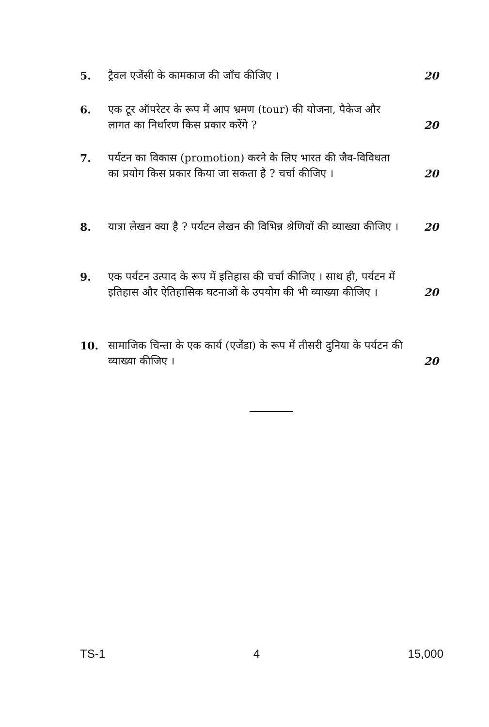5. ट्रैवल एजेंसी के कामकाज की जाँच कीजिए । 20
6. एक टूर ऑपरेटर के रूप में आप भ्रमण (tour) की योजना, पैकेज और लागत का निर्धारण किस प्रकार करेंगे ?
20
7. पर्यटन का विकास (promotion) करने के लिए भारत की जैव-विविधता का प्रयोग किस प्रकार किया जा सकता है ? चर्चा कीजिए ।
20
8. यात्रा लेखन क्या है ? पर्यटन लेखन की विभिन्न श्रेणियों की व्याख्या कीजिए ।
20
9. एक पर्यटन उत्पाद के रूप में इतिहास की चर्चा कीजिए । साथ ही, पर्यटन में इतिहास और ऐतिहासिक घटनाओं के उपयोग की भी व्याख्या कीजिए ।
20
10. सामाजिक चिन्ता के एक कार्य (एजेंडा) के रूप में तीसरी दुनिया के पर्यटन की व्याख्या कीजिए ।
20
TS-1 4 15,000